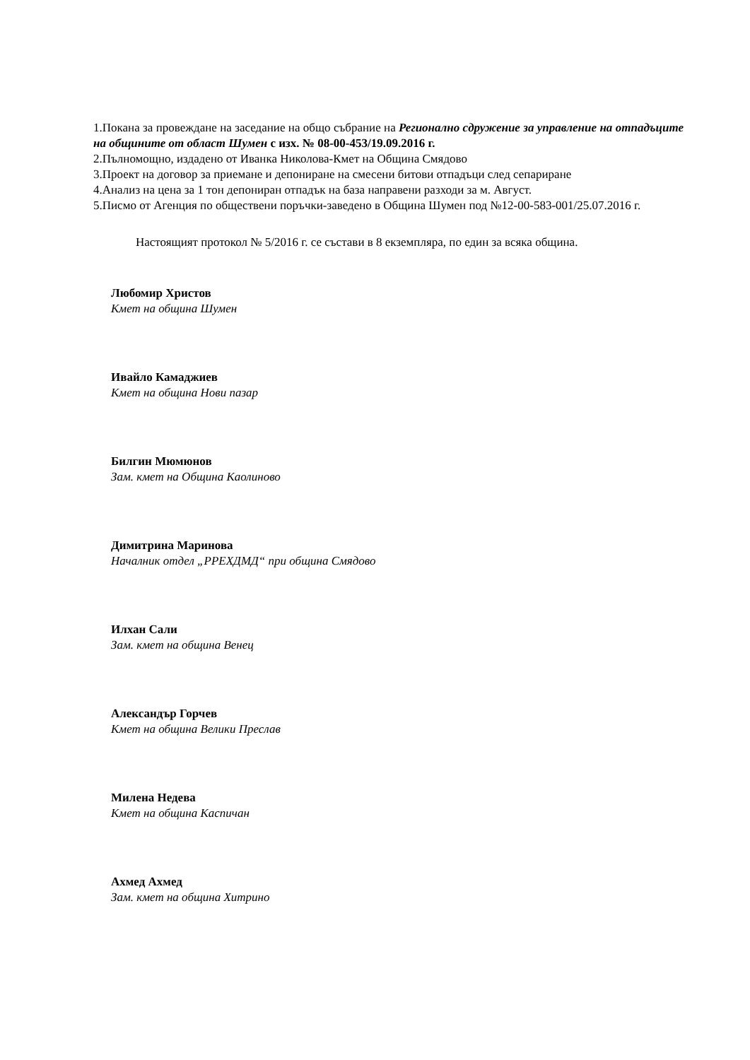1.Покана за провеждане на заседание на общо събрание на Регионално сдружение за управление на отпадъците на общините от област Шумен с изх. № 08-00-453/19.09.2016 г.
2.Пълномощно, издадено от Иванка Николова-Кмет на Община Смядово
3.Проект на договор за приемане и депониране на смесени битови отпадъци след сепариране
4.Анализ на цена за 1 тон депониран отпадък на база направени разходи за м. Август.
5.Писмо от Агенция по обществени поръчки-заведено в Община Шумен под №12-00-583-001/25.07.2016 г.
Настоящият протокол № 5/2016 г. се състави в 8 екземпляра, по един за всяка община.
Любомир Христов
Кмет на община Шумен
Ивайло Камаджиев
Кмет на община Нови пазар
Билгин Мюмюнов
Зам. кмет на Община Каолиново
Димитрина Маринова
Началник отдел „РРЕХДМД“ при община Смядово
Илхан Сали
Зам. кмет на община Венец
Александър Горчев
Кмет на община Велики Преслав
Милена Недева
Кмет на община Каспичан
Ахмед Ахмед
Зам. кмет на община Хитрино